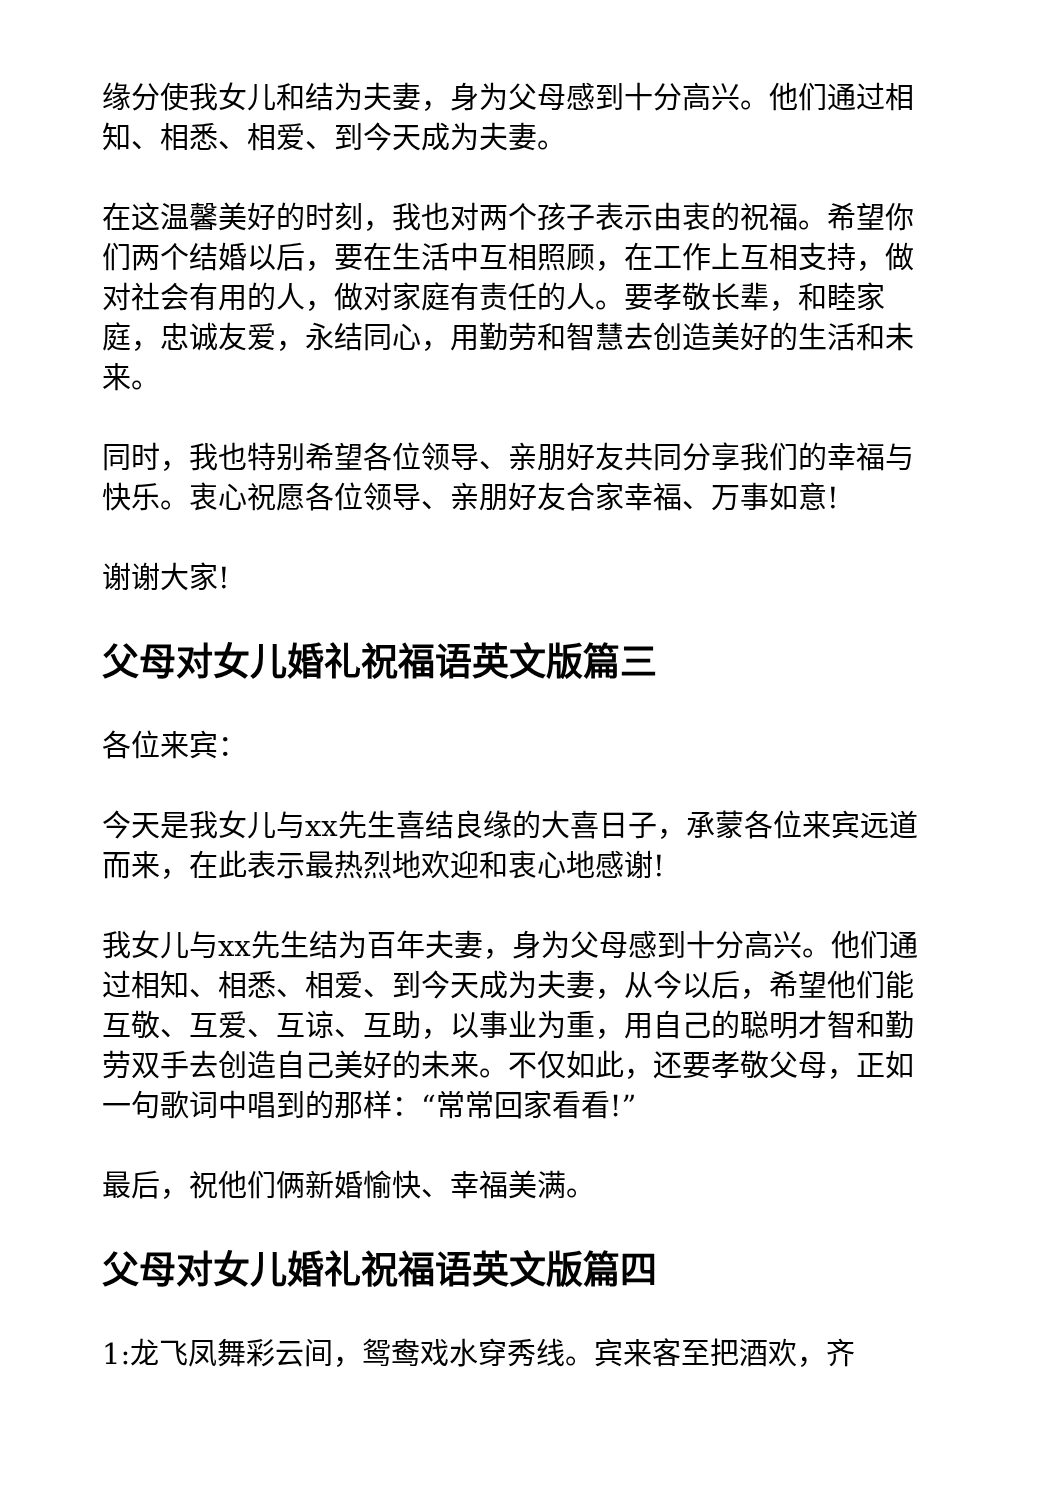缘分使我女儿和结为夫妻，身为父母感到十分高兴。他们通过相知、相悉、相爱、到今天成为夫妻。
在这温馨美好的时刻，我也对两个孩子表示由衷的祝福。希望你们两个结婚以后，要在生活中互相照顾，在工作上互相支持，做对社会有用的人，做对家庭有责任的人。要孝敬长辈，和睦家庭，忠诚友爱，永结同心，用勤劳和智慧去创造美好的生活和未来。
同时，我也特别希望各位领导、亲朋好友共同分享我们的幸福与快乐。衷心祝愿各位领导、亲朋好友合家幸福、万事如意!
谢谢大家!
父母对女儿婚礼祝福语英文版篇三
各位来宾：
今天是我女儿与xx先生喜结良缘的大喜日子，承蒙各位来宾远道而来，在此表示最热烈地欢迎和衷心地感谢!
我女儿与xx先生结为百年夫妻，身为父母感到十分高兴。他们通过相知、相悉、相爱、到今天成为夫妻，从今以后，希望他们能互敬、互爱、互谅、互助，以事业为重，用自己的聪明才智和勤劳双手去创造自己美好的未来。不仅如此，还要孝敬父母，正如一句歌词中唱到的那样：“常常回家看看!”
最后，祝他们俩新婚愉快、幸福美满。
父母对女儿婚礼祝福语英文版篇四
1:龙飞凤舞彩云间，鸳鸯戏水穿秀线。宾来客至把酒欢，齐